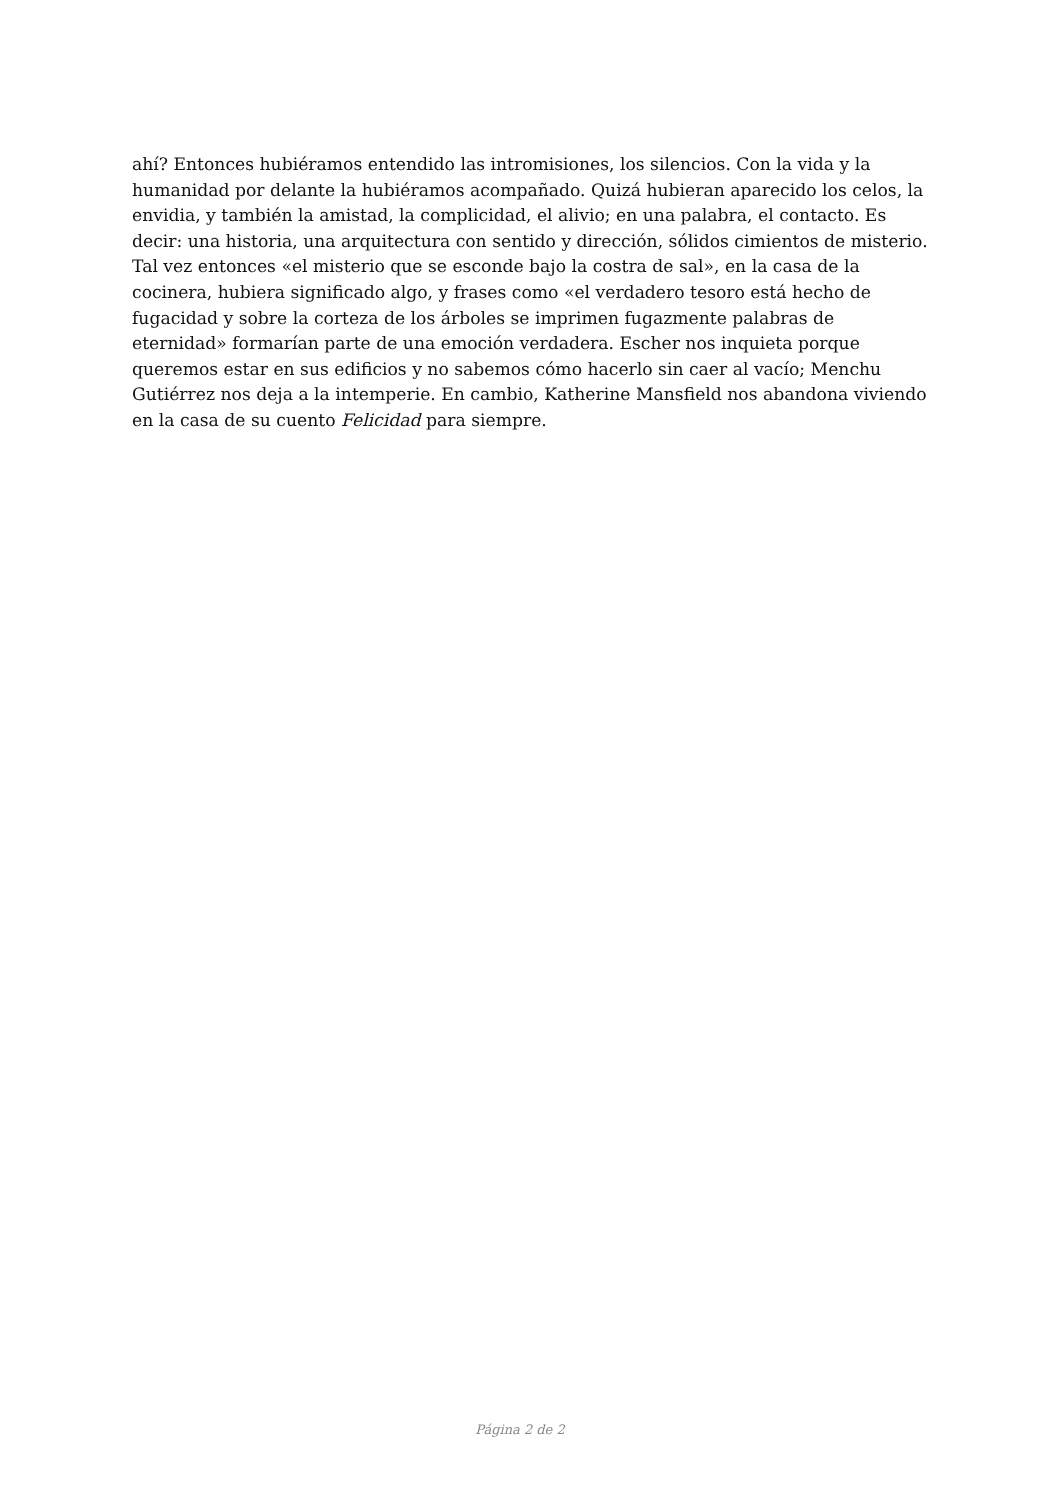ahí? Entonces hubiéramos entendido las intromisiones, los silencios. Con la vida y la humanidad por delante la hubiéramos acompañado. Quizá hubieran aparecido los celos, la envidia, y también la amistad, la complicidad, el alivio; en una palabra, el contacto. Es decir: una historia, una arquitectura con sentido y dirección, sólidos cimientos de misterio. Tal vez entonces «el misterio que se esconde bajo la costra de sal», en la casa de la cocinera, hubiera significado algo, y frases como «el verdadero tesoro está hecho de fugacidad y sobre la corteza de los árboles se imprimen fugazmente palabras de eternidad» formarían parte de una emoción verdadera. Escher nos inquieta porque queremos estar en sus edificios y no sabemos cómo hacerlo sin caer al vacío; Menchu Gutiérrez nos deja a la intemperie. En cambio, Katherine Mansfield nos abandona viviendo en la casa de su cuento Felicidad para siempre.
Página 2 de 2